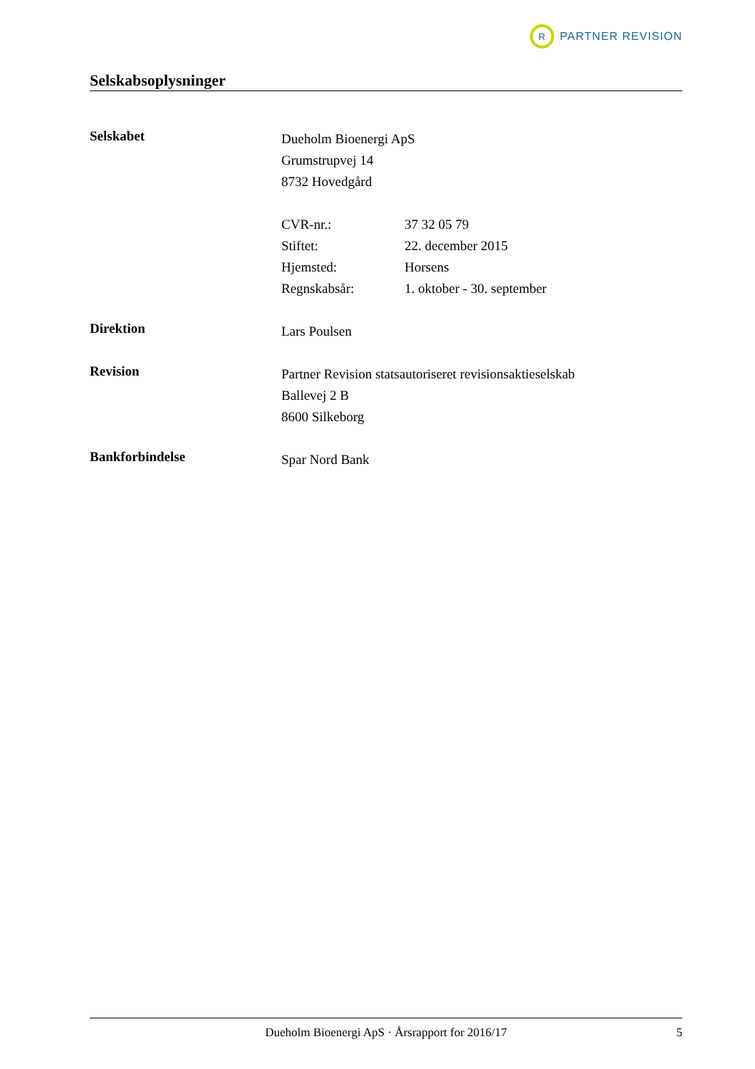R
PARTNER REVISION
Selskabsoplysninger
Selskabet
Dueholm Bioenergi ApS
Grumstrupvej 14
8732 Hovedgård
CVR-nr.:
37 32 05 79
Stiftet:
22. december 2015
Hjemsted:
Horsens
Regnskabsår:
1. oktober - 30. september
Direktion
Lars Poulsen
Revision
Partner Revision statsautoriseret revisionsaktieselskab
Ballevej 2 B
8600 Silkeborg
Bankforbindelse
Spar Nord Bank
Dueholm Bioenergi ApS · Årsrapport for 2016/17 5